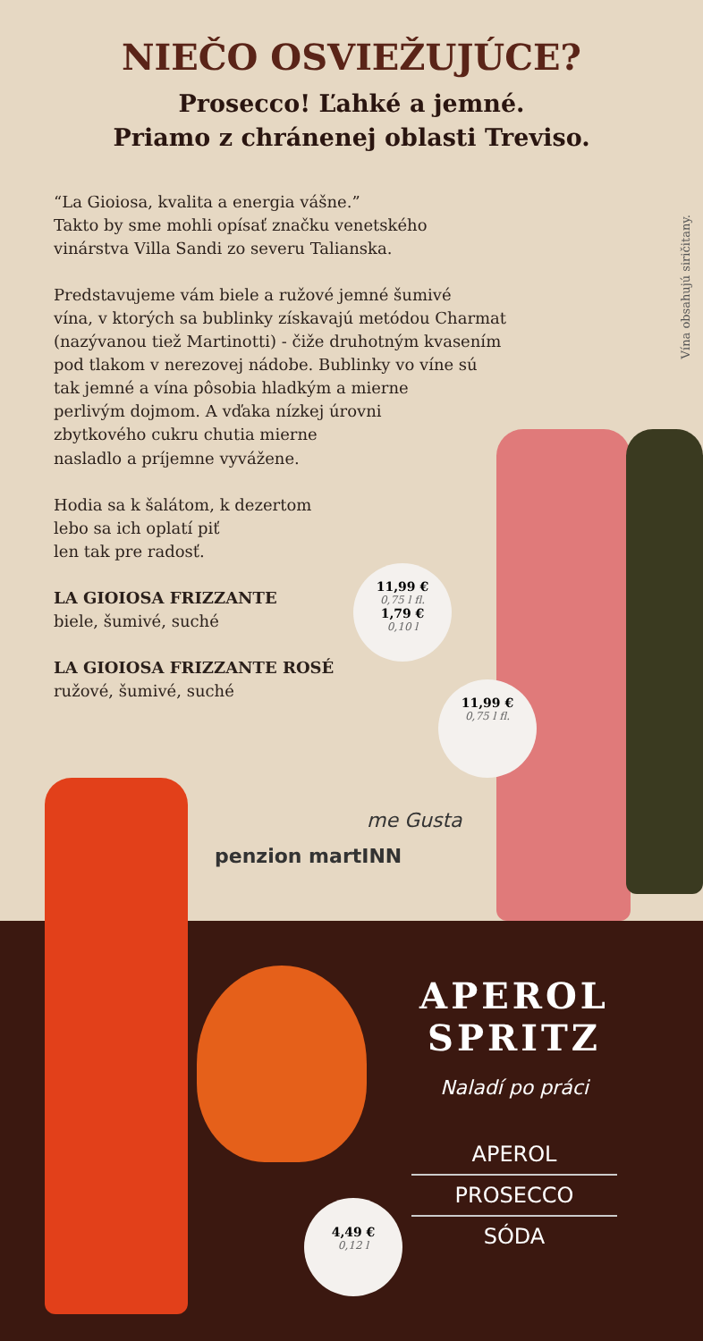NIEČO OSVIEŽUJÚCE?
Prosecco! Ľahké a jemné.
Priamo z chránenej oblasti Treviso.
“La Gioiosa, kvalita a energia vášne.”
Takto by sme mohli opísať značku venetského
vinárstva Villa Sandi zo severu Talianska.
Predstavujeme vám biele a ružové jemné šumivé
vína, v ktorých sa bublinky získavajú metódou Charmat
(nazývanou tiež Martinotti) - čiže druhotným kvasením
pod tlakom v nerezovej nádobe. Bublinky vo víne sú
tak jemné a vína pôsobia hladkým a mierne
perlivým dojmom. A vďaka nízkej úrovni
zbytkového cukru chutia mierne
nasladlo a príjemne vyvážene.
Hodia sa k šalátom, k dezertom
lebo sa ich oplatí piť
len tak pre radosť.
LA GIOIOSA FRIZZANTE
biele, šumivé, suché
LA GIOIOSA FRIZZANTE ROSÉ
ružové, šumivé, suché
Vína obsahujú siričitany.
11,99 €
0,75 l fl.
1,79 €
0,10 l
11,99 €
0,75 l fl.
penzion martINN
me Gusta
4,49 €
0,12 l
APEROL
SPRITZ
Naladí po práci
APEROL
PROSECCO
SÓDA